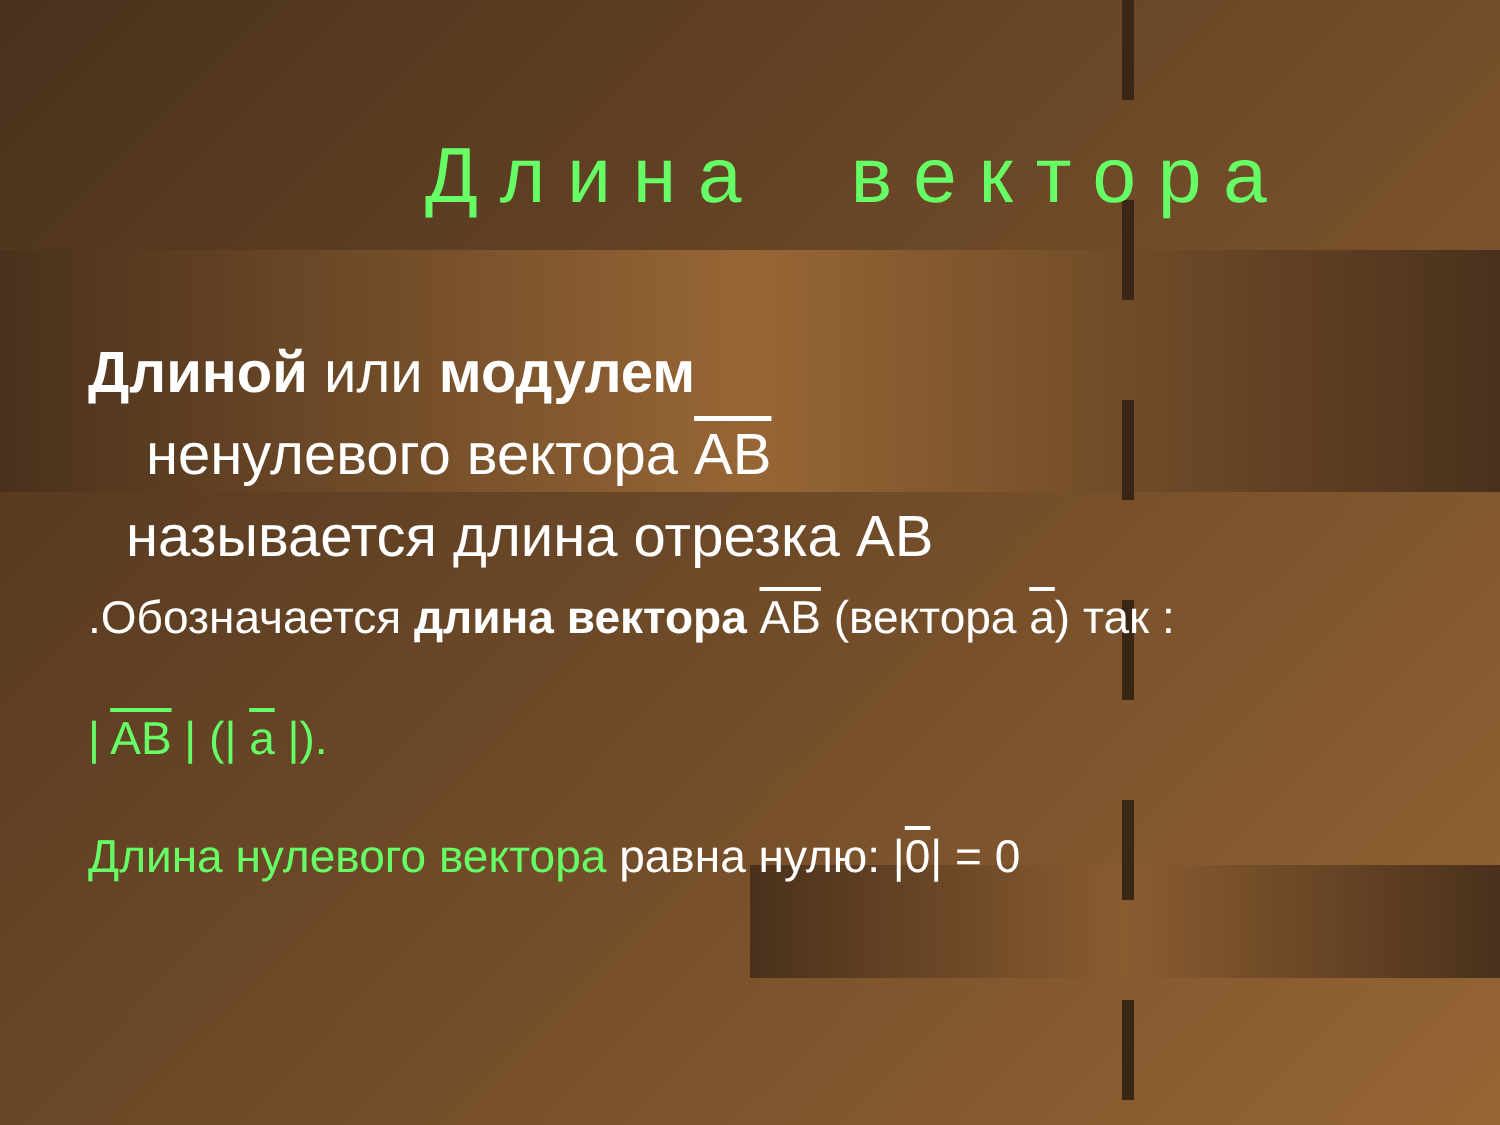Длина вектора
Длиной или модулем
ненулевого вектора AB
называется длина отрезка AB
.Обозначается длина вектора AB (вектора a) так :
| AB | (| a |).
Длина нулевого вектора равна нулю: |0| = 0